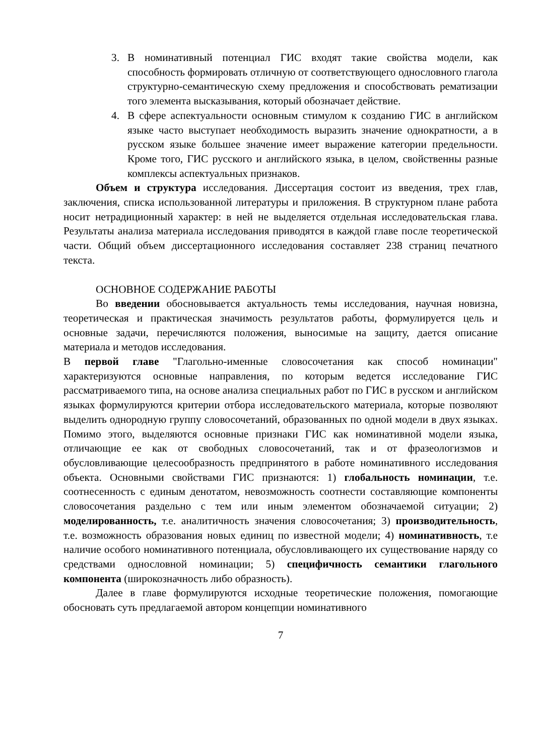3. В номинативный потенциал ГИС входят такие свойства модели, как способность формировать отличную от соответствующего однословного глагола структурно-семантическую схему предложения и способствовать рематизации того элемента высказывания, который обозначает действие.
4. В сфере аспектуальности основным стимулом к созданию ГИС в английском языке часто выступает необходимость выразить значение однократности, а в русском языке большее значение имеет выражение категории предельности. Кроме того, ГИС русского и английского языка, в целом, свойственны разные комплексы аспектуальных признаков.
Объем и структура исследования. Диссертация состоит из введения, трех глав, заключения, списка использованной литературы и приложения. В структурном плане работа носит нетрадиционный характер: в ней не выделяется отдельная исследовательская глава. Результаты анализа материала исследования приводятся в каждой главе после теоретической части. Общий объем диссертационного исследования составляет 238 страниц печатного текста.
ОСНОВНОЕ СОДЕРЖАНИЕ РАБОТЫ
Во введении обосновывается актуальность темы исследования, научная новизна, теоретическая и практическая значимость результатов работы, формулируется цель и основные задачи, перечисляются положения, выносимые на защиту, дается описание материала и методов исследования.
В первой главе "Глагольно-именные словосочетания как способ номинации" характеризуются основные направления, по которым ведется исследование ГИС рассматриваемого типа, на основе анализа специальных работ по ГИС в русском и английском языках формулируются критерии отбора исследовательского материала, которые позволяют выделить однородную группу словосочетаний, образованных по одной модели в двух языках. Помимо этого, выделяются основные признаки ГИС как номинативной модели языка, отличающие ее как от свободных словосочетаний, так и от фразеологизмов и обусловливающие целесообразность предпринятого в работе номинативного исследования объекта. Основными свойствами ГИС признаются: 1) глобальность номинации, т.е. соотнесенность с единым денотатом, невозможность соотнести составляющие компоненты словосочетания раздельно с тем или иным элементом обозначаемой ситуации; 2) моделированность, т.е. аналитичность значения словосочетания; 3) производительность, т.е. возможность образования новых единиц по известной модели; 4) номинативность, т.е наличие особого номинативного потенциала, обусловливающего их существование наряду со средствами однословной номинации; 5) специфичность семантики глагольного компонента (широкозначность либо образность).
Далее в главе формулируются исходные теоретические положения, помогающие обосновать суть предлагаемой автором концепции номинативного
7